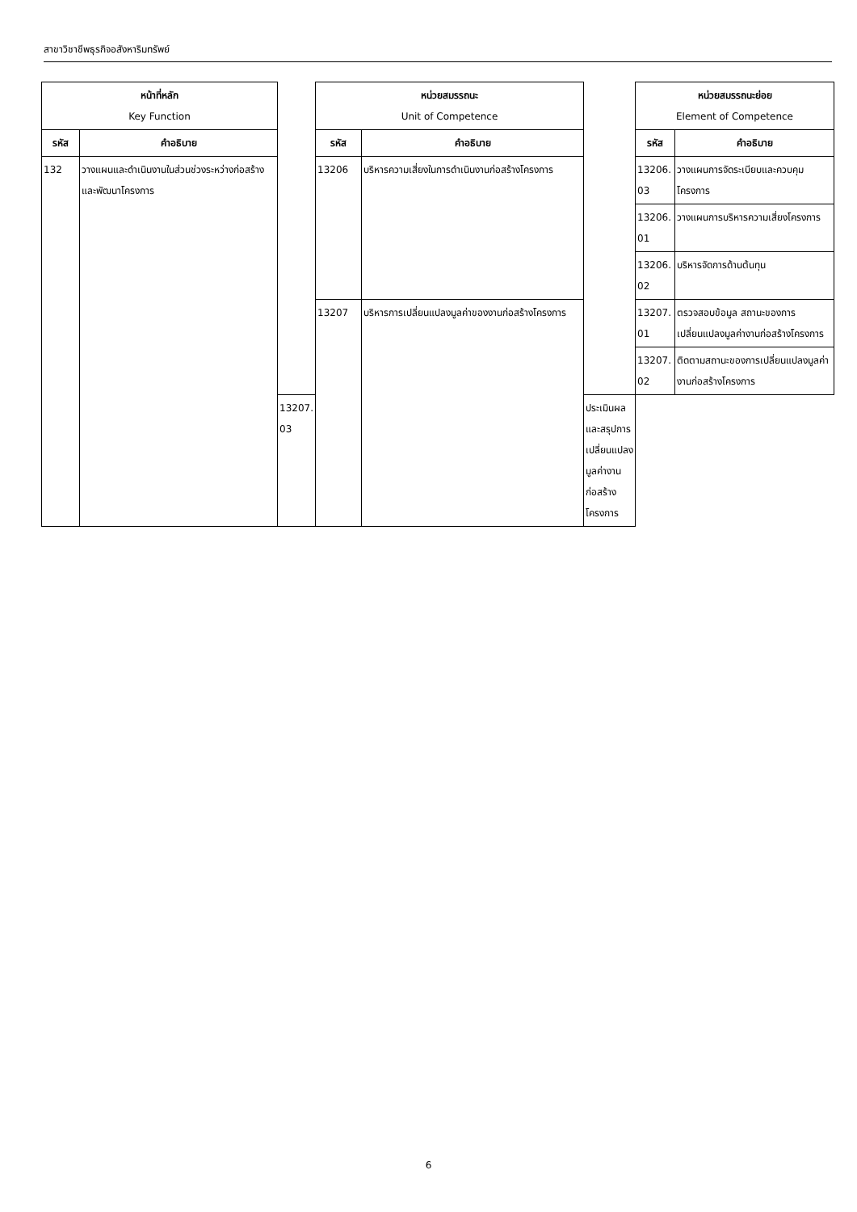สาขาวิชาชีพธุรกิจอสังหาริมทรัพย์
| หน้าที่หลัก Key Function | | | หน่วยสมรรถนะ Unit of Competence | | | หน่วยสมรรถนะย่อย Element of Competence | |
| รหัส | คำอธิบาย | | รหัส | คำอธิบาย | | รหัส | คำอธิบาย |
| 132 | วางแผนและดำเนินงานในส่วนช่วงระหว่างก่อสร้างและพัฒนาโครงการ | | 13206 | บริหารความเสี่ยงในการดำเนินงานก่อสร้างโครงการ | | 13206. 03 | วางแผนการจัดระเบียบและควบคุมโครงการ |
| | | | | | | 13206. 01 | วางแผนการบริหารความเสี่ยงโครงการ |
| | | | | | | 13206. 02 | บริหารจัดการด้านต้นทุน |
| | | | 13207 | บริหารการเปลี่ยนแปลงมูลค่าของงานก่อสร้างโครงการ | | 13207. 01 | ตรวจสอบข้อมูล สถานะของการเปลี่ยนแปลงมูลค่างานก่อสร้างโครงการ |
| | | | | | | 13207. 02 | ติดตามสถานะของการเปลี่ยนแปลงมูลค่างานก่อสร้างโครงการ |
| | | 13207. 03 | | | ประเมินผลและสรุปการเปลี่ยนแปลงมูลค่างานก่อสร้างโครงการ | | |
6